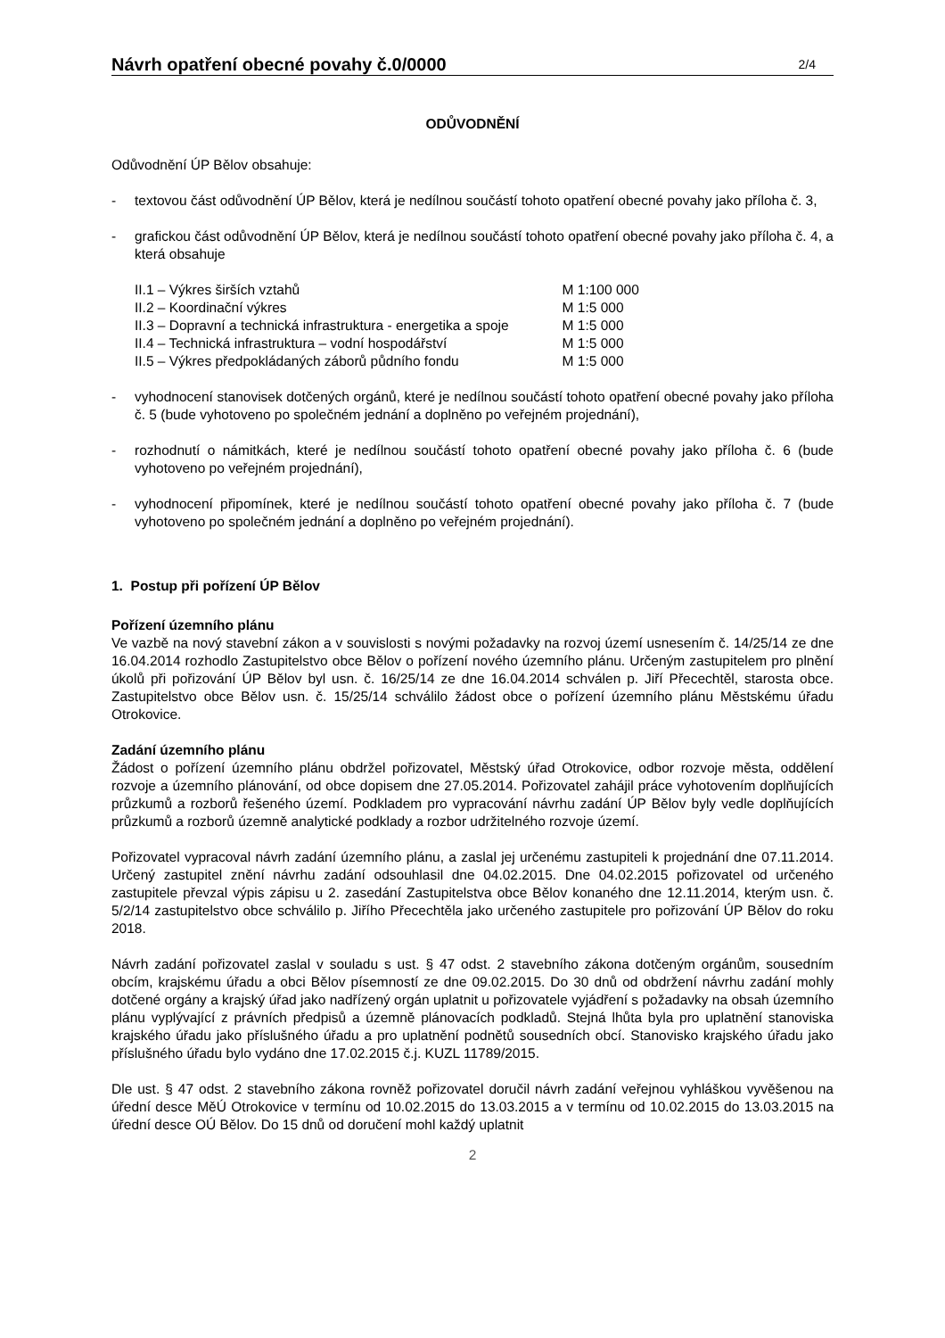Návrh opatření obecné povahy č.0/0000 2/4
ODŮVODNĚNÍ
Odůvodnění ÚP Bělov obsahuje:
- textovou část odůvodnění ÚP Bělov, která je nedílnou součástí tohoto opatření obecné povahy jako příloha č. 3,
- grafickou část odůvodnění ÚP Bělov, která je nedílnou součástí tohoto opatření obecné povahy jako příloha č. 4, a která obsahuje
| II.1 – Výkres širších vztahů | M 1:100 000 |
| II.2 – Koordinační výkres | M 1:5 000 |
| II.3 – Dopravní a technická infrastruktura - energetika a spoje | M 1:5 000 |
| II.4 – Technická infrastruktura – vodní hospodářství | M 1:5 000 |
| II.5 – Výkres předpokládaných záborů půdního fondu | M 1:5 000 |
- vyhodnocení stanovisek dotčených orgánů, které je nedílnou součástí tohoto opatření obecné povahy jako příloha č. 5 (bude vyhotoveno po společném jednání a doplněno po veřejném projednání),
- rozhodnutí o námitkách, které je nedílnou součástí tohoto opatření obecné povahy jako příloha č. 6 (bude vyhotoveno po veřejném projednání),
- vyhodnocení připomínek, které je nedílnou součástí tohoto opatření obecné povahy jako příloha č. 7 (bude vyhotoveno po společném jednání a doplněno po veřejném projednání).
1. Postup při pořízení ÚP Bělov
Pořízení územního plánu
Ve vazbě na nový stavební zákon a v souvislosti s novými požadavky na rozvoj území usnesením č. 14/25/14 ze dne 16.04.2014 rozhodlo Zastupitelstvo obce Bělov o pořízení nového územního plánu. Určeným zastupitelem pro plnění úkolů při pořizování ÚP Bělov byl usn. č. 16/25/14 ze dne 16.04.2014 schválen p. Jiří Přecechtěl, starosta obce. Zastupitelstvo obce Bělov usn. č. 15/25/14 schválilo žádost obce o pořízení územního plánu Městskému úřadu Otrokovice.
Zadání územního plánu
Žádost o pořízení územního plánu obdržel pořizovatel, Městský úřad Otrokovice, odbor rozvoje města, oddělení rozvoje a územního plánování, od obce dopisem dne 27.05.2014. Pořizovatel zahájil práce vyhotovením doplňujících průzkumů a rozborů řešeného území. Podkladem pro vypracování návrhu zadání ÚP Bělov byly vedle doplňujících průzkumů a rozborů územně analytické podklady a rozbor udržitelného rozvoje území.
Pořizovatel vypracoval návrh zadání územního plánu, a zaslal jej určenému zastupiteli k projednání dne 07.11.2014. Určený zastupitel znění návrhu zadání odsouhlasil dne 04.02.2015. Dne 04.02.2015 pořizovatel od určeného zastupitele převzal výpis zápisu u 2. zasedání Zastupitelstva obce Bělov konaného dne 12.11.2014, kterým usn. č. 5/2/14 zastupitelstvo obce schválilo p. Jiřího Přecechtěla jako určeného zastupitele pro pořizování ÚP Bělov do roku 2018.
Návrh zadání pořizovatel zaslal v souladu s ust. § 47 odst. 2 stavebního zákona dotčeným orgánům, sousedním obcím, krajskému úřadu a obci Bělov písemností ze dne 09.02.2015. Do 30 dnů od obdržení návrhu zadání mohly dotčené orgány a krajský úřad jako nadřízený orgán uplatnit u pořizovatele vyjádření s požadavky na obsah územního plánu vyplývající z právních předpisů a územně plánovacích podkladů. Stejná lhůta byla pro uplatnění stanoviska krajského úřadu jako příslušného úřadu a pro uplatnění podnětů sousedních obcí. Stanovisko krajského úřadu jako příslušného úřadu bylo vydáno dne 17.02.2015 č.j. KUZL 11789/2015.
Dle ust. § 47 odst. 2 stavebního zákona rovněž pořizovatel doručil návrh zadání veřejnou vyhláškou vyvěšenou na úřední desce MěÚ Otrokovice v termínu od 10.02.2015 do 13.03.2015 a v termínu od 10.02.2015 do 13.03.2015 na úřední desce OÚ Bělov. Do 15 dnů od doručení mohl každý uplatnit
2